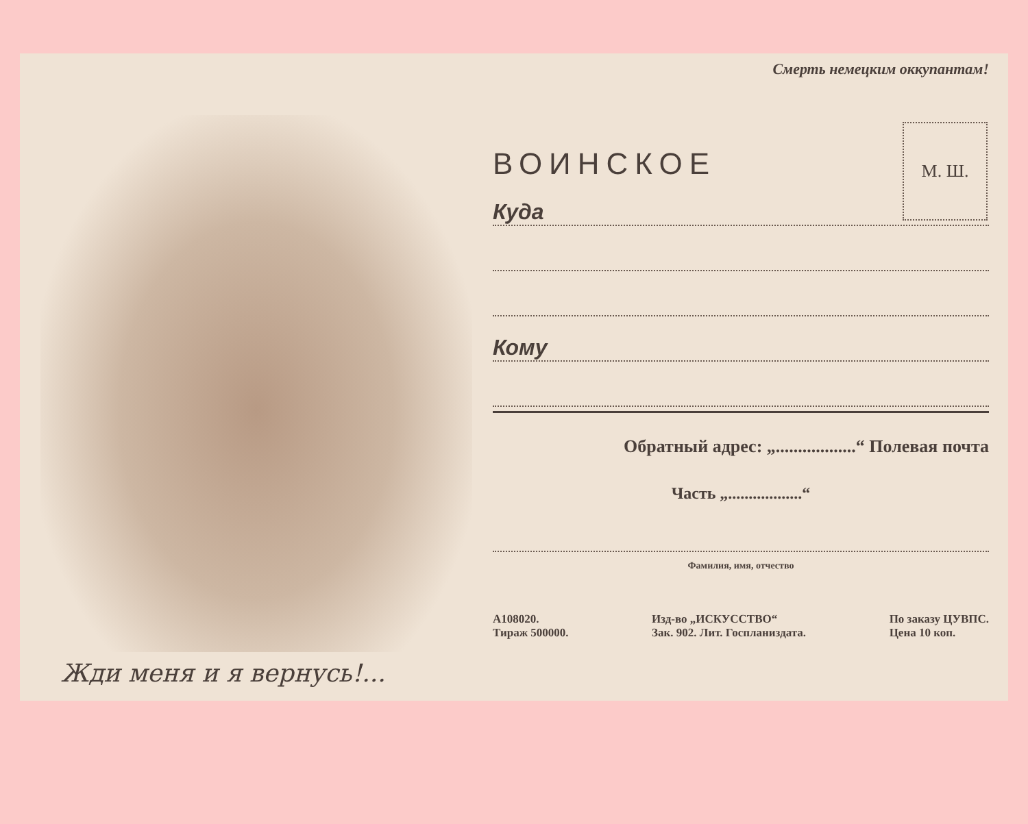Жди меня и я вернусь!...
Смерть немецким оккупантам!
М. Ш.
ВОИНСКОЕ
Куда
Кому
Обратный адрес: „..................“ Полевая почта
Часть „..................“
Фамилия, имя, отчество
А108020.
Тираж 500000.
Изд-во „ИСКУССТВО“
Зак. 902. Лит. Госпланиздата.
По заказу ЦУВПС.
Цена 10 коп.